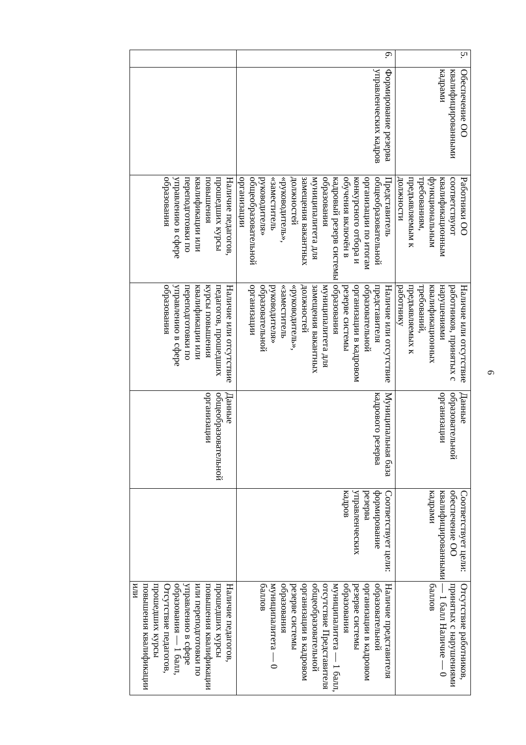6
| 5. | Обеспечение ОО квалифицированными кадрами | Работники ОО соответствуют квалификационным функциональным требованиям, предъявляемым к должности | Наличие или отсутствие работников, принятых с нарушениями квалификационных требований, предъявляемых к работнику | Данные образовательной организации | Соответствует цели: обеспечение ОО квалифицированными кадрами | Отсутствие работников, принятых с нарушениями — 1 балл Наличие — 0 баллов |
| 6. | Формирование резерва управленческих кадров | Представитель общеобразовательной организации по итогам конкурсного отбора и обучения включён в кадровый резерв системы образования муниципалитета для замещения вакантных должностей «руководитель», «заместитель руководителя» общеобразовательной организации | Наличие или отсутствие представителя образовательной организации в кадровом резерве системы образования муниципалитета для замещения вакантных должностей «руководитель», «заместитель руководителя» образовательной организации | Муниципальная база кадрового резерва | Соответствует цели: формирование резерва управленческих кадров | Наличие представителя образовательной организации в кадровом резерве системы образования муниципалитета — 1 балл, отсутствие Представителя общеобразовательной организации в кадровом резерве системы образования муниципалитета — 0 баллов |
| | | Наличие педагогов, прошедших курсы повышения квалификации или переподготовки по управлению в сфере образования | Наличие или отсутствие педагогов, прошедших курсы повышения квалификации или переподготовки по управлению в сфере образования | Данные общеобразовательной организации | | Наличие педагогов, прошедших курсы повышения квалификации или переподготовки по управлению в сфере образования — 1 балл, Отсутствие педагогов, прошедших курсы повышения квалификации или |